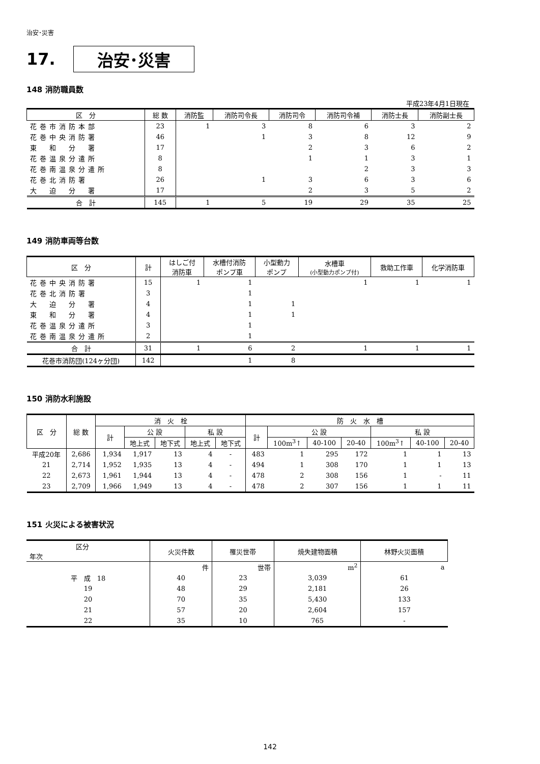治安･災害
17. 治安･災害
148 消防職員数
平成23年4月1日現在
| 区 分 | 総 数 | 消防監 | 消防司令長 | 消防司令 | 消防司令補 | 消防士長 | 消防副士長 |
| --- | --- | --- | --- | --- | --- | --- | --- |
| 花巻市消防本部 | 23 | 1 | 3 | 8 | 6 | 3 | 2 |
| 花巻中央消防署 | 46 | | 1 | 3 | 8 | 12 | 9 |
| 東 和 分 署 | 17 | | | 2 | 3 | 6 | 2 |
| 花巻温泉分遣所 | 8 | | | 1 | 1 | 3 | 1 |
| 花巻南温泉分遣所 | 8 | | | | 2 | 3 | 3 |
| 花巻北消防署 | 26 | | 1 | 3 | 6 | 3 | 6 |
| 大 迫 分 署 | 17 | | | 2 | 3 | 5 | 2 |
| 合 計 | 145 | 1 | 5 | 19 | 29 | 35 | 25 |
149 消防車両等台数
| 区 分 | 計 | はしご付 消防車 | 水槽付消防 ポンプ車 | 小型動力 ポンプ | 水槽車 (小型動力ポンプ付) | 救助工作車 | 化学消防車 |
| --- | --- | --- | --- | --- | --- | --- | --- |
| 花巻中央消防署 | 15 | 1 | 1 | | 1 | 1 | 1 |
| 花巻北消防署 | 3 | | 1 | | | | |
| 大 迫 分 署 | 4 | | 1 | 1 | | | |
| 東 和 分 署 | 4 | | 1 | 1 | | | |
| 花巻温泉分遣所 | 3 | | 1 | | | | |
| 花巻南温泉分遣所 | 2 | | 1 | | | | |
| 合 計 | 31 | 1 | 6 | 2 | 1 | 1 | 1 |
| 花巻市消防団(124ヶ分団) | 142 | | 1 | 8 | | | |
150 消防水利施設
| 区 分 | 総 数 | 消 火 栓 | | | | | 防 火 水 槽 | | | | | | |
| --- | --- | --- | --- | --- | --- | --- | --- | --- | --- | --- | --- | --- | --- |
| | | 計 | 公 設 | | 私 設 | | 計 | 公 設 | | | 私 設 | | |
| | | | 地上式 | 地下式 | 地上式 | 地下式 | | 100m<sup>3</sup>↑ | 40-100 | 20-40 | 100m<sup>3</sup>↑ | 40-100 | 20-40 |
| 平成20年 | 2,686 | 1,934 | 1,917 | 13 | 4 | - | 483 | 1 | 295 | 172 | 1 | 1 | 13 |
| 21 | 2,714 | 1,952 | 1,935 | 13 | 4 | - | 494 | 1 | 308 | 170 | 1 | 1 | 13 |
| 22 | 2,673 | 1,961 | 1,944 | 13 | 4 | - | 478 | 2 | 308 | 156 | 1 | - | 11 |
| 23 | 2,709 | 1,966 | 1,949 | 13 | 4 | - | 478 | 2 | 307 | 156 | 1 | 1 | 11 |
151 火災による被害状況
| 区分 年次 | 火災件数 | 罹災世帯 | 焼失建物面積 | 林野火災面積 |
| --- | --- | --- | --- | --- |
| | 件 | 世帯 | m<sup>2</sup> | a |
| 平 成 18 | 40 | 23 | 3,039 | 61 |
| 19 | 48 | 29 | 2,181 | 26 |
| 20 | 70 | 35 | 5,430 | 133 |
| 21 | 57 | 20 | 2,604 | 157 |
| 22 | 35 | 10 | 765 | - |
142